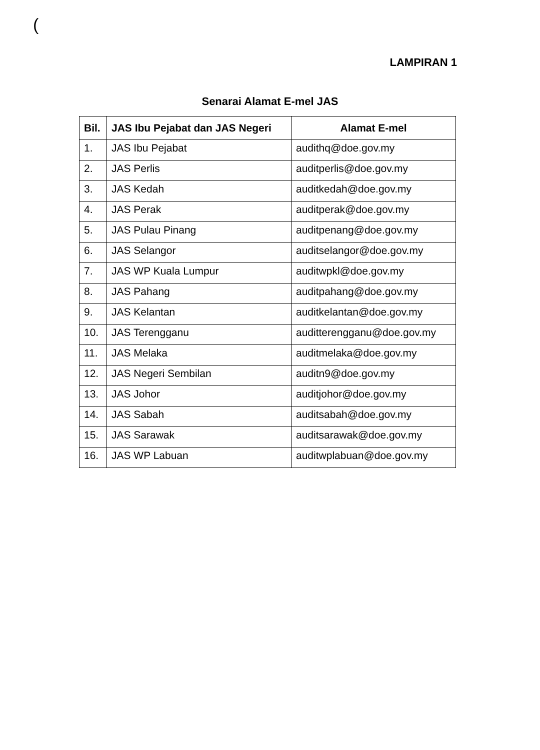(
LAMPIRAN 1
Senarai Alamat E-mel JAS
| Bil. | JAS Ibu Pejabat dan JAS Negeri | Alamat E-mel |
| --- | --- | --- |
| 1. | JAS Ibu Pejabat | audithq@doe.gov.my |
| 2. | JAS Perlis | auditperlis@doe.gov.my |
| 3. | JAS Kedah | auditkedah@doe.gov.my |
| 4. | JAS Perak | auditperak@doe.gov.my |
| 5. | JAS Pulau Pinang | auditpenang@doe.gov.my |
| 6. | JAS Selangor | auditselangor@doe.gov.my |
| 7. | JAS WP Kuala Lumpur | auditwpkl@doe.gov.my |
| 8. | JAS Pahang | auditpahang@doe.gov.my |
| 9. | JAS Kelantan | auditkelantan@doe.gov.my |
| 10. | JAS Terengganu | auditterengganu@doe.gov.my |
| 11. | JAS Melaka | auditmelaka@doe.gov.my |
| 12. | JAS Negeri Sembilan | auditn9@doe.gov.my |
| 13. | JAS Johor | auditjohor@doe.gov.my |
| 14. | JAS Sabah | auditsabah@doe.gov.my |
| 15. | JAS Sarawak | auditsarawak@doe.gov.my |
| 16. | JAS WP Labuan | auditwplabuan@doe.gov.my |